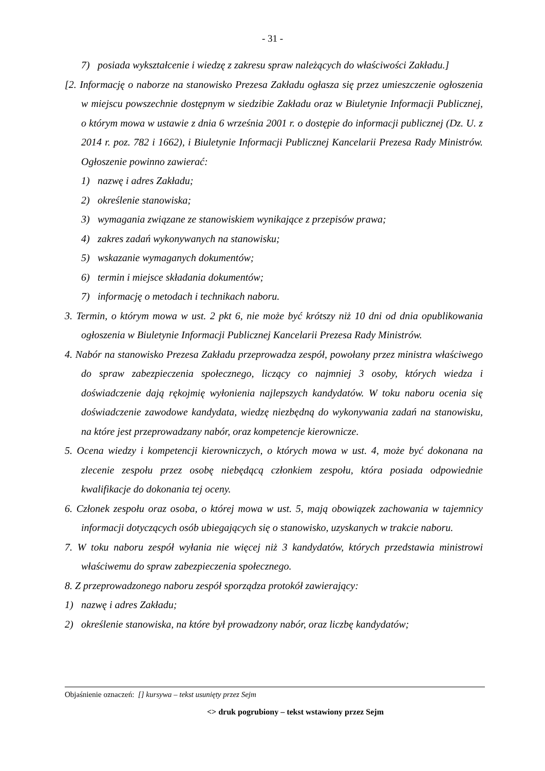- 31 -
7) posiada wykształcenie i wiedzę z zakresu spraw należących do właściwości Zakładu.]
[2. Informację o naborze na stanowisko Prezesa Zakładu ogłasza się przez umieszczenie ogłoszenia w miejscu powszechnie dostępnym w siedzibie Zakładu oraz w Biuletynie Informacji Publicznej, o którym mowa w ustawie z dnia 6 września 2001 r. o dostępie do informacji publicznej (Dz. U. z 2014 r. poz. 782 i 1662), i Biuletynie Informacji Publicznej Kancelarii Prezesa Rady Ministrów. Ogłoszenie powinno zawierać:
1) nazwę i adres Zakładu;
2) określenie stanowiska;
3) wymagania związane ze stanowiskiem wynikające z przepisów prawa;
4) zakres zadań wykonywanych na stanowisku;
5) wskazanie wymaganych dokumentów;
6) termin i miejsce składania dokumentów;
7) informację o metodach i technikach naboru.
3. Termin, o którym mowa w ust. 2 pkt 6, nie może być krótszy niż 10 dni od dnia opublikowania ogłoszenia w Biuletynie Informacji Publicznej Kancelarii Prezesa Rady Ministrów.
4. Nabór na stanowisko Prezesa Zakładu przeprowadza zespół, powołany przez ministra właściwego do spraw zabezpieczenia społecznego, liczący co najmniej 3 osoby, których wiedza i doświadczenie dają rękojmię wyłonienia najlepszych kandydatów. W toku naboru ocenia się doświadczenie zawodowe kandydata, wiedzę niezbędną do wykonywania zadań na stanowisku, na które jest przeprowadzany nabór, oraz kompetencje kierownicze.
5. Ocena wiedzy i kompetencji kierowniczych, o których mowa w ust. 4, może być dokonana na zlecenie zespołu przez osobę niebędącą członkiem zespołu, która posiada odpowiednie kwalifikacje do dokonania tej oceny.
6. Członek zespołu oraz osoba, o której mowa w ust. 5, mają obowiązek zachowania w tajemnicy informacji dotyczących osób ubiegających się o stanowisko, uzyskanych w trakcie naboru.
7. W toku naboru zespół wyłania nie więcej niż 3 kandydatów, których przedstawia ministrowi właściwemu do spraw zabezpieczenia społecznego.
8. Z przeprowadzonego naboru zespół sporządza protokół zawierający:
1) nazwę i adres Zakładu;
2) określenie stanowiska, na które był prowadzony nabór, oraz liczbę kandydatów;
Objaśnienie oznaczeń: [] kursywa – tekst usunięty przez Sejm
<> druk pogrubiony – tekst wstawiony przez Sejm